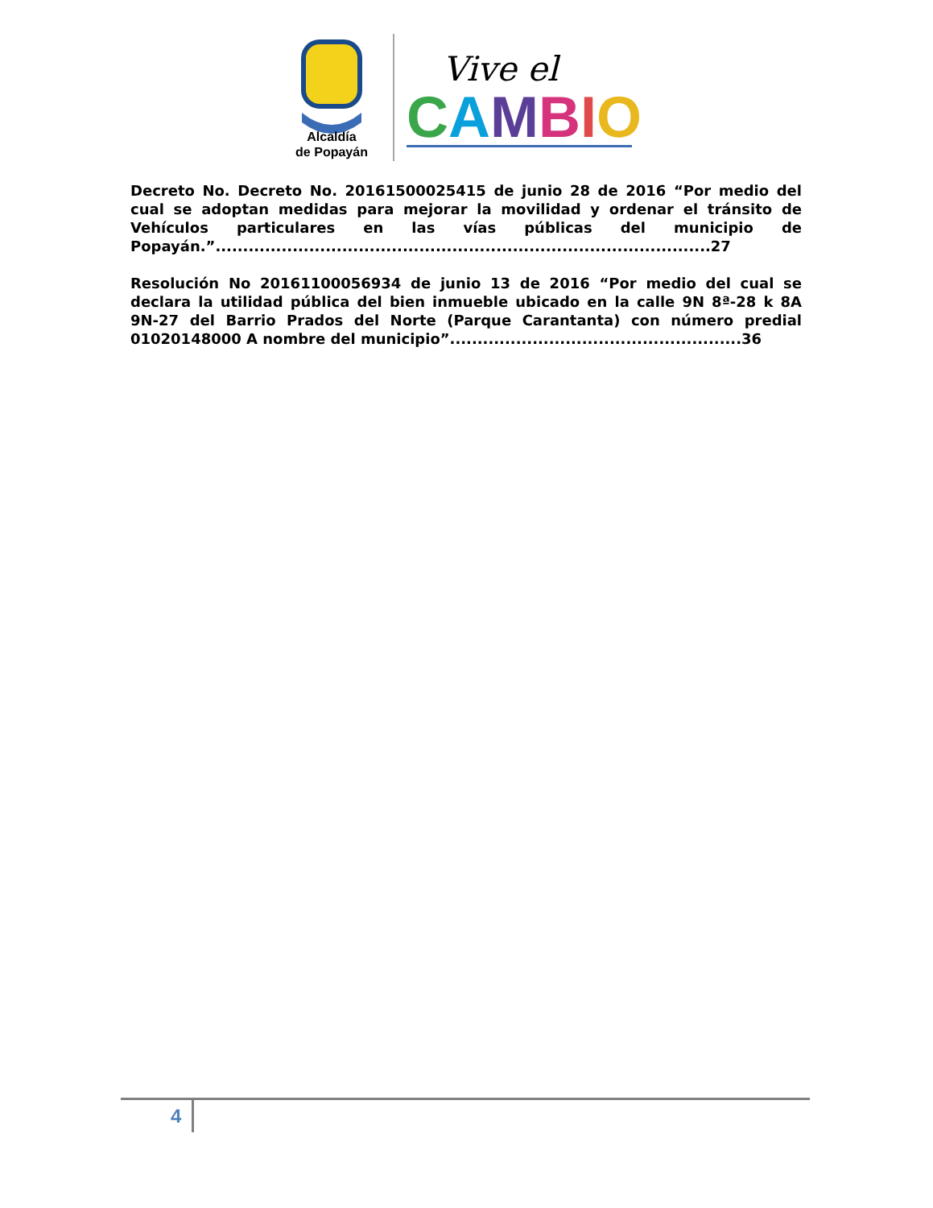Alcaldía
de Popayán
Vive el
CAMBIO
Decreto No. Decreto No. 20161500025415 de junio 28 de 2016 “Por medio del cual se adoptan medidas para mejorar la movilidad y ordenar el tránsito de Vehículos particulares en las vías públicas del municipio de Popayán.”..........................................................................................27
Resolución No 20161100056934 de junio 13 de 2016 “Por medio del cual se declara la utilidad pública del bien inmueble ubicado en la calle 9N 8ª-28 k 8A 9N-27 del Barrio Prados del Norte (Parque Carantanta) con número predial 01020148000 A nombre del municipio”.....................................................36
4